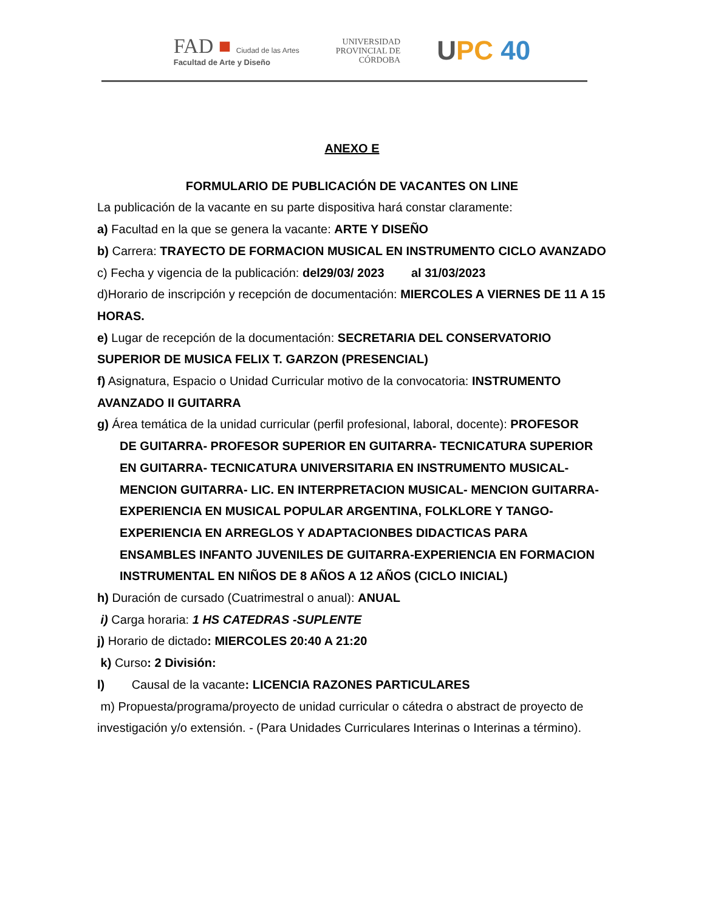FAD ■ Ciudad de las Artes
Facultad de Arte y Diseño
UNIVERSIDAD
PROVINCIAL DE
CÓRDOBA
UPC 40
ANEXO E
FORMULARIO DE PUBLICACIÓN DE VACANTES ON LINE
La publicación de la vacante en su parte dispositiva hará constar claramente:
a) Facultad en la que se genera la vacante: ARTE Y DISEÑO
b) Carrera: TRAYECTO DE FORMACION MUSICAL EN INSTRUMENTO CICLO AVANZADO c) Fecha y vigencia de la publicación: del29/03/ 2023 al 31/03/2023
d)Horario de inscripción y recepción de documentación: MIERCOLES A VIERNES DE 11 A 15 HORAS.
e) Lugar de recepción de la documentación: SECRETARIA DEL CONSERVATORIO SUPERIOR DE MUSICA FELIX T. GARZON (PRESENCIAL)
f) Asignatura, Espacio o Unidad Curricular motivo de la convocatoria: INSTRUMENTO AVANZADO II GUITARRA
g) Área temática de la unidad curricular (perfil profesional, laboral, docente): PROFESOR
DE GUITARRA- PROFESOR SUPERIOR EN GUITARRA- TECNICATURA SUPERIOR EN GUITARRA- TECNICATURA UNIVERSITARIA EN INSTRUMENTO MUSICAL- MENCION GUITARRA- LIC. EN INTERPRETACION MUSICAL- MENCION GUITARRA-EXPERIENCIA EN MUSICAL POPULAR ARGENTINA, FOLKLORE Y TANGO-EXPERIENCIA EN ARREGLOS Y ADAPTACIONBES DIDACTICAS PARA ENSAMBLES INFANTO JUVENILES DE GUITARRA-EXPERIENCIA EN FORMACION INSTRUMENTAL EN NIÑOS DE 8 AÑOS A 12 AÑOS (CICLO INICIAL)
h) Duración de cursado (Cuatrimestral o anual): ANUAL
i) Carga horaria: 1 HS CATEDRAS -SUPLENTE
j) Horario de dictado: MIERCOLES 20:40 A 21:20
k) Curso: 2 División:
l) Causal de la vacante: LICENCIA RAZONES PARTICULARES
m) Propuesta/programa/proyecto de unidad curricular o cátedra o abstract de proyecto de investigación y/o extensión. - (Para Unidades Curriculares Interinas o Interinas a término).